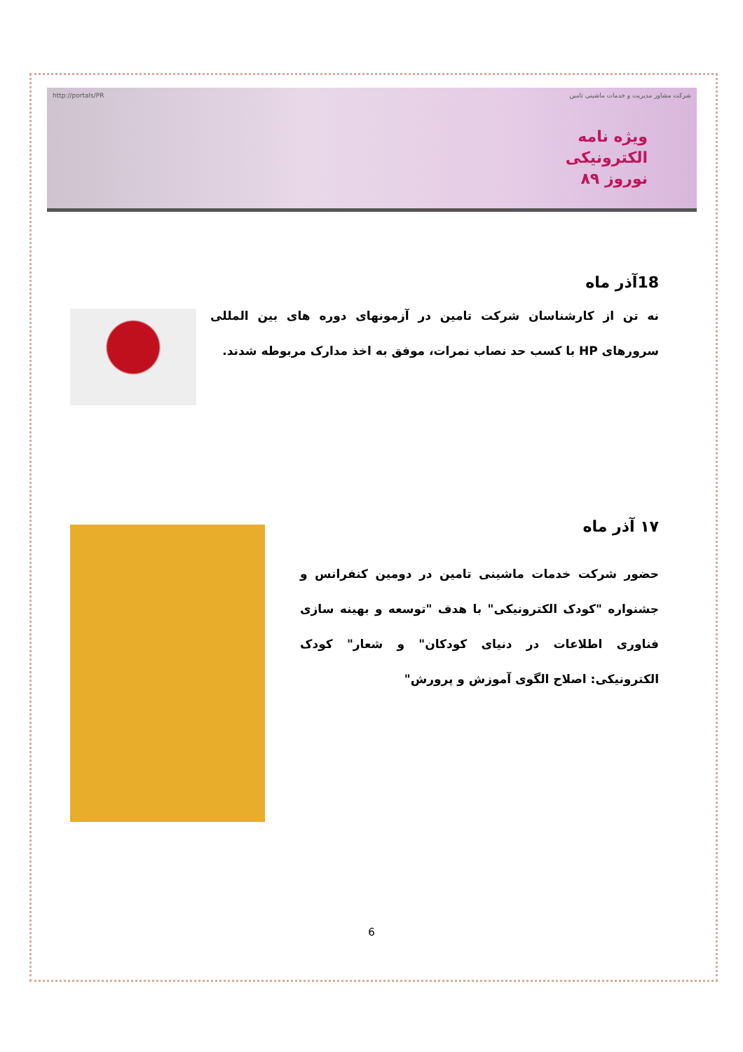http://portals/PR شرکت مشاور مدیریت و خدمات ماشینی تامین
ویژه نامه
الکترونیکی
نوروز ۸۹
18آذر ماه
نه تن از کارشناسان شرکت تامین در آزمونهای دوره های بین المللی سرورهای HP با کسب حد نصاب نمرات، موفق به اخذ مدارک مربوطه شدند.
۱۷ آذر ماه
حضور شرکت خدمات ماشینی تامین در دومین کنفرانس و جشنواره "کودک الکترونیکی" با هدف "توسعه و بهینه سازی فناوری اطلاعات در دنیای کودکان" و شعار" کودک الکترونیکی: اصلاح الگوی آموزش و پرورش"
6